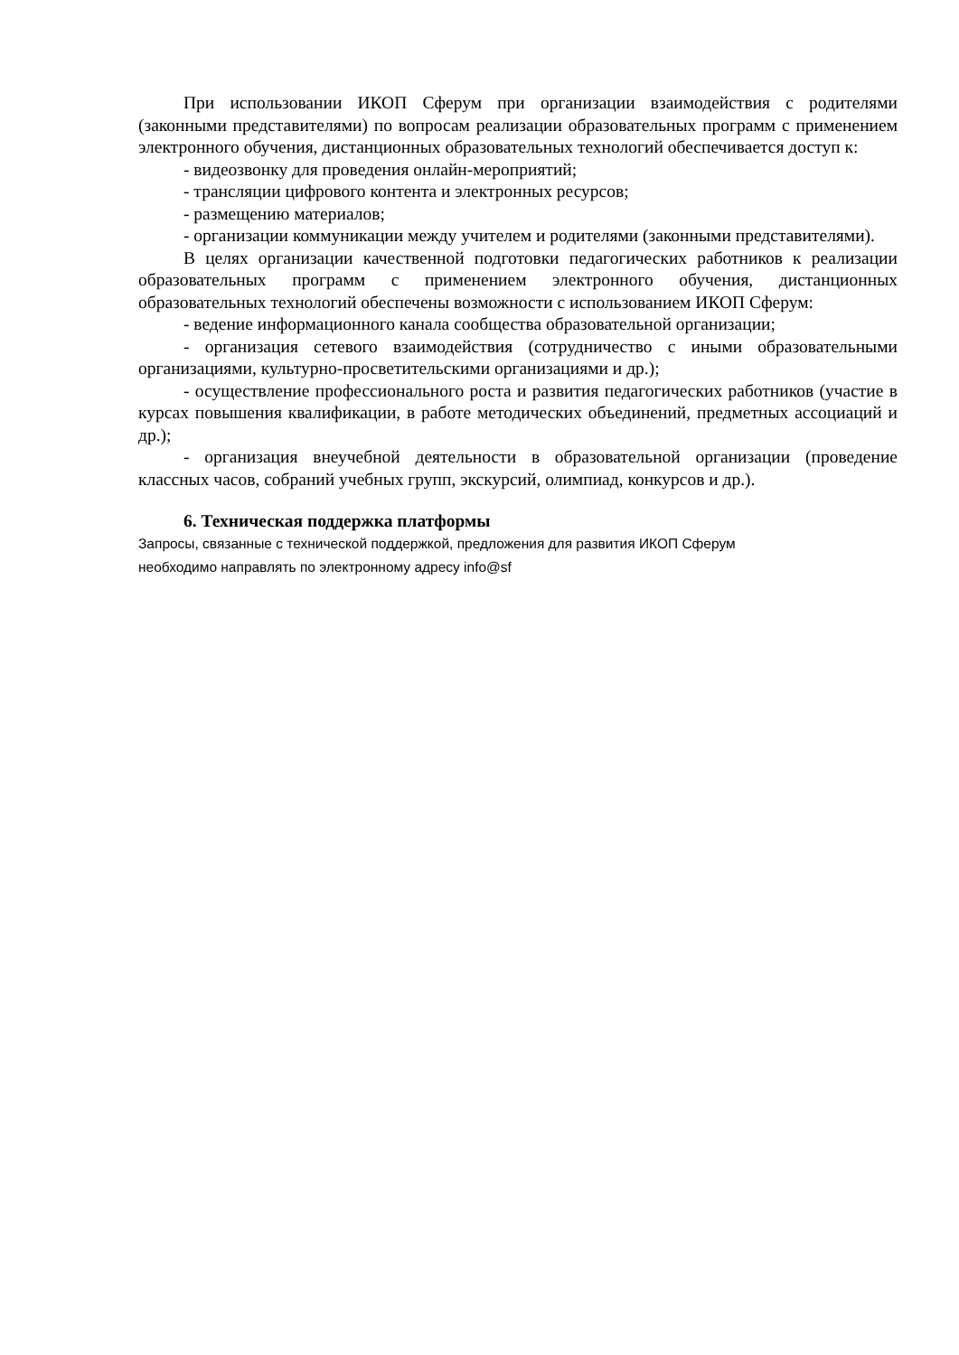При использовании ИКОП Сферум при организации взаимодействия с родителями (законными представителями) по вопросам реализации образовательных программ с применением электронного обучения, дистанционных образовательных технологий обеспечивается доступ к:
- видеозвонку для проведения онлайн-мероприятий;
- трансляции цифрового контента и электронных ресурсов;
- размещению материалов;
- организации коммуникации между учителем и родителями (законными представителями).
В целях организации качественной подготовки педагогических работников к реализации образовательных программ с применением электронного обучения, дистанционных образовательных технологий обеспечены возможности с использованием ИКОП Сферум:
- ведение информационного канала сообщества образовательной организации;
- организация сетевого взаимодействия (сотрудничество с иными образовательными организациями, культурно-просветительскими организациями и др.);
- осуществление профессионального роста и развития педагогических работников (участие в курсах повышения квалификации, в работе методических объединений, предметных ассоциаций и др.);
- организация внеучебной деятельности в образовательной организации (проведение классных часов, собраний учебных групп, экскурсий, олимпиад, конкурсов и др.).
6. Техническая поддержка платформы
Запросы, связанные с технической поддержкой, предложения для развития ИКОП Сферум
необходимо направлять по электронному адресу info@sf